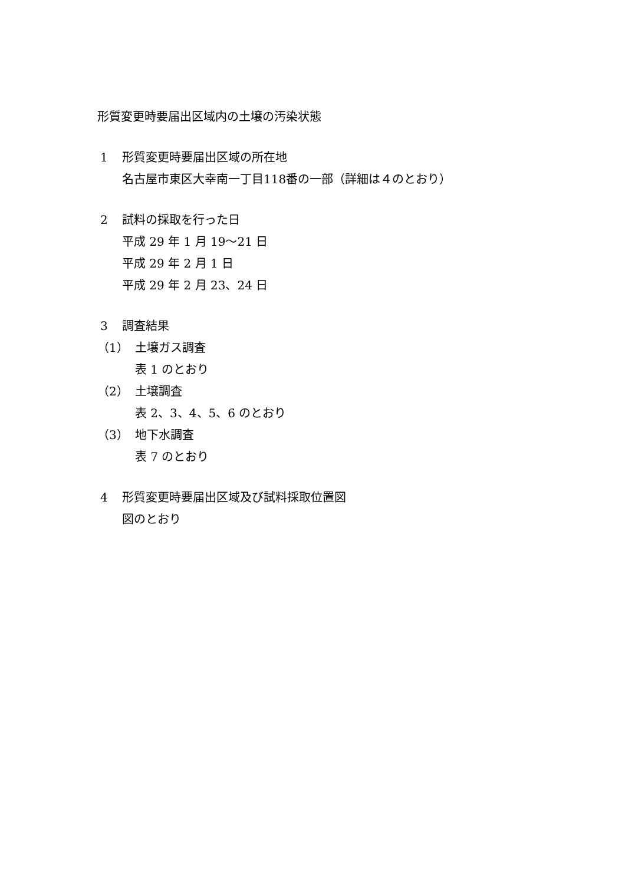形質変更時要届出区域内の土壌の汚染状態
1 形質変更時要届出区域の所在地
名古屋市東区大幸南一丁目118番の一部（詳細は４のとおり）
2 試料の採取を行った日
平成 29 年 1 月 19～21 日
平成 29 年 2 月 1 日
平成 29 年 2 月 23、24 日
3 調査結果
（1） 土壌ガス調査
表 1 のとおり
（2） 土壌調査
表 2、3、4、5、6 のとおり
（3） 地下水調査
表 7 のとおり
4 形質変更時要届出区域及び試料採取位置図
図のとおり